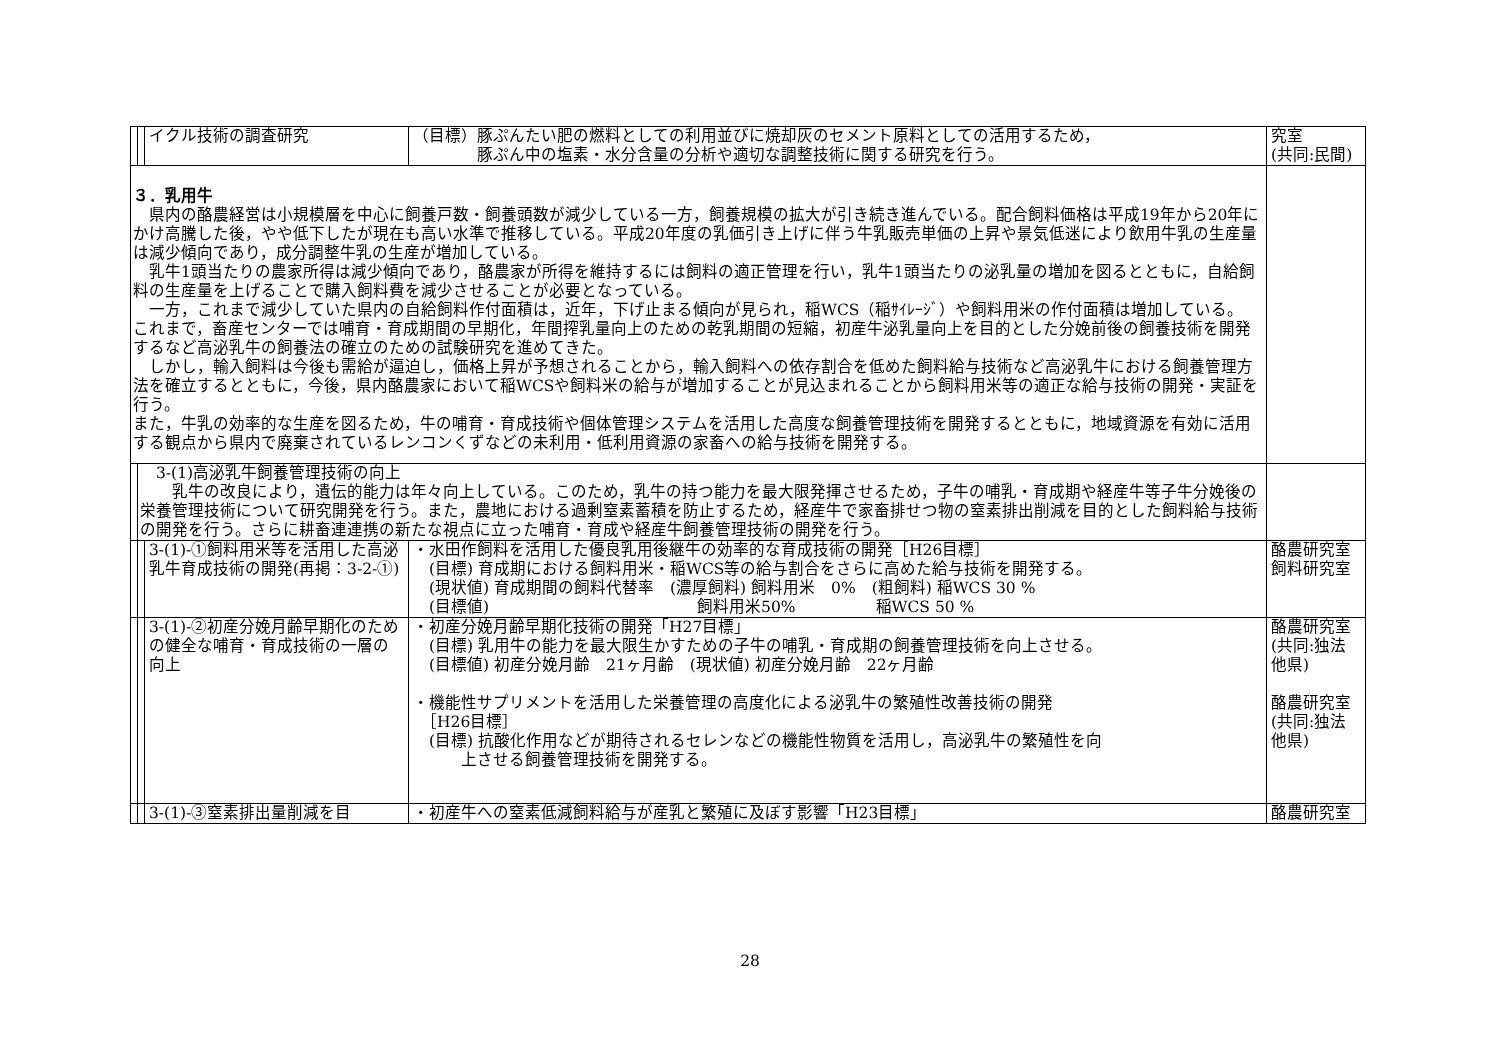| | | イクル技術の調査研究 | （目標）豚ぷんたい肥の燃料としての利用並びに焼却灰のセメント原料としての活用するため， 豚ぷん中の塩素・水分含量の分析や適切な調整技術に関する研究を行う。 | 究室 (共同:民間) |
| ３．乳用牛 県内の酪農経営は小規模層を中心に飼養戸数・飼養頭数が減少している一方，飼養規模の拡大が引き続き進んでいる。配合飼料価格は平成19年から20年にかけ高騰した後，やや低下したが現在も高い水準で推移している。平成20年度の乳価引き上げに伴う牛乳販売単価の上昇や景気低迷により飲用牛乳の生産量は減少傾向であり，成分調整牛乳の生産が増加している。 乳牛1頭当たりの農家所得は減少傾向であり，酪農家が所得を維持するには飼料の適正管理を行い，乳牛1頭当たりの泌乳量の増加を図るとともに，自給飼料の生産量を上げることで購入飼料費を減少させることが必要となっている。 一方，これまで減少していた県内の自給飼料作付面積は，近年，下げ止まる傾向が見られ，稲WCS（稲ｻｲﾚｰｼﾞ）や飼料用米の作付面積は増加している。 これまで，畜産センターでは哺育・育成期間の早期化，年間搾乳量向上のための乾乳期間の短縮，初産牛泌乳量向上を目的とした分娩前後の飼養技術を開発するなど高泌乳牛の飼養法の確立のための試験研究を進めてきた。 しかし，輸入飼料は今後も需給が逼迫し，価格上昇が予想されることから，輸入飼料への依存割合を低めた飼料給与技術など高泌乳牛における飼養管理方法を確立するとともに，今後，県内酪農家において稲WCSや飼料米の給与が増加することが見込まれることから飼料用米等の適正な給与技術の開発・実証を行う。 また，牛乳の効率的な生産を図るため，牛の哺育・育成技術や個体管理システムを活用した高度な飼養管理技術を開発するとともに，地域資源を有効に活用する観点から県内で廃棄されているレンコンくずなどの未利用・低利用資源の家畜への給与技術を開発する。 | | | | |
| | 3-(1)高泌乳牛飼養管理技術の向上 乳牛の改良により，遺伝的能力は年々向上している。このため，乳牛の持つ能力を最大限発揮させるため，子牛の哺乳・育成期や経産牛等子牛分娩後の栄養管理技術について研究開発を行う。また，農地における過剰窒素蓄積を防止するため，経産牛で家畜排せつ物の窒素排出削減を目的とした飼料給与技術の開発を行う。さらに耕畜連連携の新たな視点に立った哺育・育成や経産牛飼養管理技術の開発を行う。 | | | |
| | | 3-(1)-①飼料用米等を活用した高泌乳牛育成技術の開発(再掲：3-2-①) | ・水田作飼料を活用した優良乳用後継牛の効率的な育成技術の開発［H26目標］ (目標) 育成期における飼料用米・稲WCS等の給与割合をさらに高めた給与技術を開発する。 (現状値) 育成期間の飼料代替率 (濃厚飼料) 飼料用米 0% (粗飼料) 稲WCS 30 % (目標値) 飼料用米50% 稲WCS 50 % | 酪農研究室 飼料研究室 |
| | | 3-(1)-②初産分娩月齢早期化のための健全な哺育・育成技術の一層の向上 | ・初産分娩月齢早期化技術の開発「H27目標」 (目標) 乳用牛の能力を最大限生かすための子牛の哺乳・育成期の飼養管理技術を向上させる。 (目標値) 初産分娩月齢 21ヶ月齢 (現状値) 初産分娩月齢 22ヶ月齢 ・機能性サプリメントを活用した栄養管理の高度化による泌乳牛の繁殖性改善技術の開発 ［H26目標］ (目標) 抗酸化作用などが期待されるセレンなどの機能性物質を活用し，高泌乳牛の繁殖性を向 上させる飼養管理技術を開発する。 | 酪農研究室 (共同:独法他県) 酪農研究室 (共同:独法他県) |
| | | 3-(1)-③窒素排出量削減を目 | ・初産牛への窒素低減飼料給与が産乳と繁殖に及ぼす影響「H23目標」 | 酪農研究室 |
28